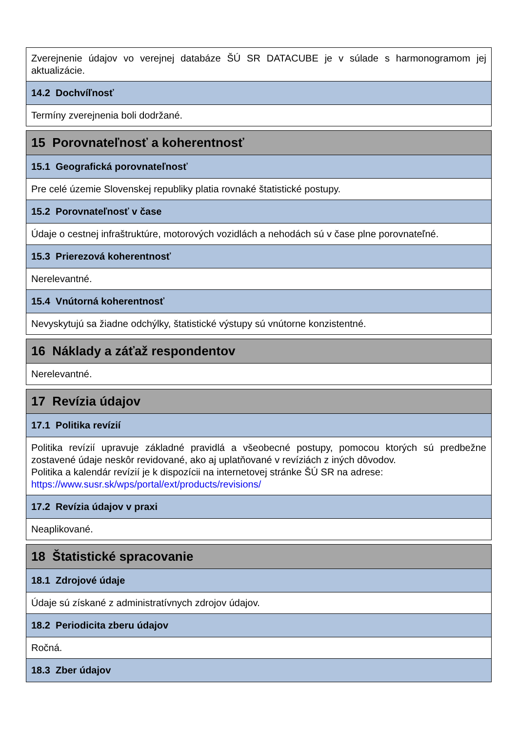| Zverejnenie údajov vo verejnej databáze ŠÚ SR DATACUBE je v súlade s harmonogramom jej aktualizácie. |
| 14.2 Dochvíľnosť |
| Termíny zverejnenia boli dodržané. |
| 15 Porovnateľnosť a koherentnosť |
| 15.1 Geografická porovnateľnosť |
| Pre celé územie Slovenskej republiky platia rovnaké štatistické postupy. |
| 15.2 Porovnateľnosť v čase |
| Údaje o cestnej infraštruktúre, motorových vozidlách a nehodách sú v čase plne porovnateľné. |
| 15.3 Prierezová koherentnosť |
| Nerelevantné. |
| 15.4 Vnútorná koherentnosť |
| Nevyskytujú sa žiadne odchýlky, štatistické výstupy sú vnútorne konzistentné. |
| 16 Náklady a záťaž respondentov |
| Nerelevantné. |
| 17 Revízia údajov |
| 17.1 Politika revízií |
| Politika revízií upravuje základné pravidlá a všeobecné postupy, pomocou ktorých sú predbežne zostavené údaje neskôr revidované, ako aj uplatňované v revíziách z iných dôvodov. Politika a kalendár revízií je k dispozícii na internetovej stránke ŠÚ SR na adrese: https://www.susr.sk/wps/portal/ext/products/revisions/ |
| 17.2 Revízia údajov v praxi |
| Neaplikované. |
| 18 Štatistické spracovanie |
| 18.1 Zdrojové údaje |
| Údaje sú získané z administratívnych zdrojov údajov. |
| 18.2 Periodicita zberu údajov |
| Ročná. |
| 18.3 Zber údajov |